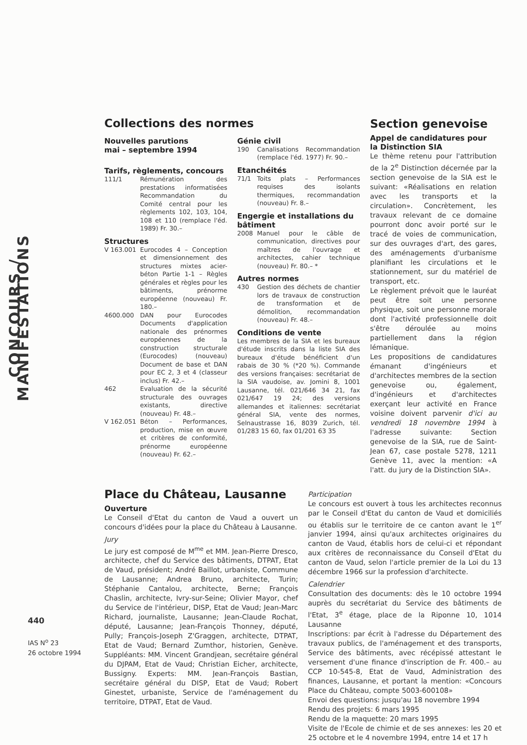CONCOURS / MANIFESTATIONS
440
IAS N<sup>o</sup> 23
26 octobre 1994
Collections des normes
Nouvelles parutions
mai – septembre 1994
Tarifs, règlements, concours
111/1 Rémunération des prestations informatisées Recommandation du Comité central pour les règlements 102, 103, 104, 108 et 110 (remplace l'éd. 1989) Fr. 30.–
Structures
V 163.001 Eurocodes 4 – Conception et dimensionnement des structures mixtes acier-béton Partie 1-1 – Règles générales et règles pour les bâtiments, prénorme européenne (nouveau) Fr. 180.–
4600.000 DAN pour Eurocodes Documents d'application nationale des prénormes européennes de la construction structurale (Eurocodes) (nouveau) Document de base et DAN pour EC 2, 3 et 4 (classeur inclus) Fr. 42.–
462 Evaluation de la sécurité structurale des ouvrages existants, directive (nouveau) Fr. 48.–
V 162.051 Béton – Performances, production, mise en œuvre et critères de conformité, prénorme européenne (nouveau) Fr. 62.–
Génie civil
190 Canalisations Recommandation (remplace l'éd. 1977) Fr. 90.–
Etanchéités
71/1 Toits plats – Performances requises des isolants thermiques, recommandation (nouveau) Fr. 8.–
Engergie et installations du bâtiment
2008 Manuel pour le câble de communication, directives pour maîtres de l'ouvrage et architectes, cahier technique (nouveau) Fr. 80.– *
Autres normes
430 Gestion des déchets de chantier lors de travaux de construction de transformation et de démolition, recommandation (nouveau) Fr. 48.–
Conditions de vente
Les membres de la SIA et les bureaux d'étude inscrits dans la liste SIA des bureaux d'étude bénéficient d'un rabais de 30 % (*20 %). Commande des versions françaises: secrétariat de la SIA vaudoise, av. Jomini 8, 1001 Lausanne, tél. 021/646 34 21, fax 021/647 19 24; des versions allemandes et italiennes: secrétariat général SIA, vente des normes, Selnaustrasse 16, 8039 Zurich, tél. 01/283 15 60, fax 01/201 63 35
Section genevoise
Appel de candidatures pour la Distinction SIA
Le thème retenu pour l'attribution de la 2<sup>e</sup> Distinction décernée par la section genevoise de la SIA est le suivant: «Réalisations en relation avec les transports et la circulation». Concrètement, les travaux relevant de ce domaine pourront donc avoir porté sur le tracé de voies de communication, sur des ouvrages d'art, des gares, des aménagements d'urbanisme planifiant les circulations et le stationnement, sur du matériel de transport, etc.
Le règlement prévoit que le lauréat peut être soit une personne physique, soit une personne morale dont l'activité professionnelle doit s'être déroulée au moins partiellement dans la région lémanique.
Les propositions de candidatures émanant d'ingénieurs et d'architectes membres de la section genevoise ou, également, d'ingénieurs et d'architectes exerçant leur activité en France voisine doivent parvenir d'ici au vendredi 18 novembre 1994 à l'adresse suivante: Section genevoise de la SIA, rue de Saint-Jean 67, case postale 5278, 1211 Genève 11, avec la mention: «A l'att. du jury de la Distinction SIA».
Place du Château, Lausanne
Ouverture
Le Conseil d'Etat du canton de Vaud a ouvert un concours d'idées pour la place du Château à Lausanne.
Jury
Le jury est composé de M<sup>me</sup> et MM. Jean-Pierre Dresco, architecte, chef du Service des bâtiments, DTPAT, Etat de Vaud, président; André Baillot, urbaniste, Commune de Lausanne; Andrea Bruno, architecte, Turin; Stéphanie Cantalou, architecte, Berne; François Chaslin, architecte, Ivry-sur-Seine; Olivier Mayor, chef du Service de l'intérieur, DISP, Etat de Vaud; Jean-Marc Richard, journaliste, Lausanne; Jean-Claude Rochat, député, Lausanne; Jean-François Thonney, député, Pully; François-Joseph Z'Graggen, architecte, DTPAT, Etat de Vaud; Bernard Zumthor, historien, Genève. Suppléants: MM. Vincent Grandjean, secrétaire général du DJPAM, Etat de Vaud; Christian Eicher, architecte, Bussigny. Experts: MM. Jean-François Bastian, secrétaire général du DISP, Etat de Vaud; Robert Ginestet, urbaniste, Service de l'aménagement du territoire, DTPAT, Etat de Vaud.
Participation
Le concours est ouvert à tous les architectes reconnus par le Conseil d'Etat du canton de Vaud et domiciliés ou établis sur le territoire de ce canton avant le 1<sup>er</sup> janvier 1994, ainsi qu'aux architectes originaires du canton de Vaud, établis hors de celui-ci et répondant aux critères de reconnaissance du Conseil d'Etat du canton de Vaud, selon l'article premier de la Loi du 13 décembre 1966 sur la profession d'architecte.
Calendrier
Consultation des documents: dès le 10 octobre 1994 auprès du secrétariat du Service des bâtiments de l'Etat, 3<sup>e</sup> étage, place de la Riponne 10, 1014 Lausanne
Inscriptions: par écrit à l'adresse du Département des travaux publics, de l'aménagement et des transports, Service des bâtiments, avec récépissé attestant le versement d'une finance d'inscription de Fr. 400.– au CCP 10-545-8, Etat de Vaud, Administration des finances, Lausanne, et portant la mention: «Concours Place du Château, compte 5003-600108»
Envoi des questions: jusqu'au 18 novembre 1994
Rendu des projets: 6 mars 1995
Rendu de la maquette: 20 mars 1995
Visite de l'Ecole de chimie et de ses annexes: les 20 et 25 octobre et le 4 novembre 1994, entre 14 et 17 h